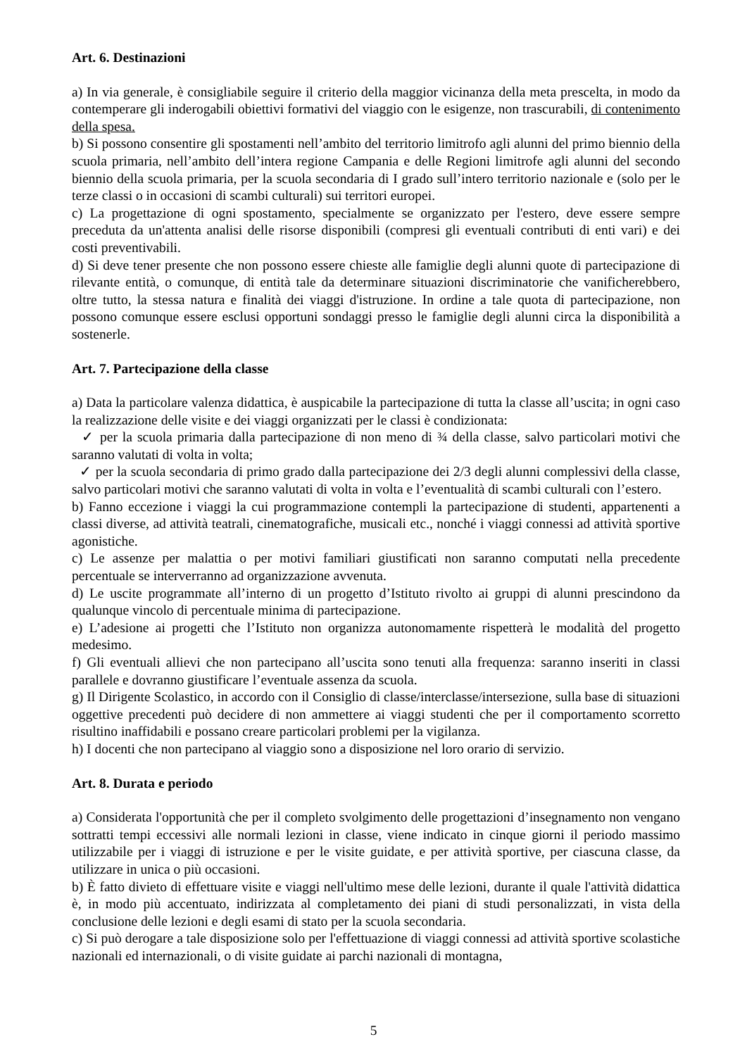Art. 6. Destinazioni
a) In via generale, è consigliabile seguire il criterio della maggior vicinanza della meta prescelta, in modo da contemperare gli inderogabili obiettivi formativi del viaggio con le esigenze, non trascurabili, di contenimento della spesa.
b) Si possono consentire gli spostamenti nell’ambito del territorio limitrofo agli alunni del primo biennio della scuola primaria, nell’ambito dell’intera regione Campania e delle Regioni limitrofe agli alunni del secondo biennio della scuola primaria, per la scuola secondaria di I grado sull’intero territorio nazionale e (solo per le terze classi o in occasioni di scambi culturali) sui territori europei.
c) La progettazione di ogni spostamento, specialmente se organizzato per l'estero, deve essere sempre preceduta da un'attenta analisi delle risorse disponibili (compresi gli eventuali contributi di enti vari) e dei costi preventivabili.
d) Si deve tener presente che non possono essere chieste alle famiglie degli alunni quote di partecipazione di rilevante entità, o comunque, di entità tale da determinare situazioni discriminatorie che vanificherebbero, oltre tutto, la stessa natura e finalità dei viaggi d'istruzione. In ordine a tale quota di partecipazione, non possono comunque essere esclusi opportuni sondaggi presso le famiglie degli alunni circa la disponibilità a sostenerle.
Art. 7. Partecipazione della classe
a) Data la particolare valenza didattica, è auspicabile la partecipazione di tutta la classe all’uscita; in ogni caso la realizzazione delle visite e dei viaggi organizzati per le classi è condizionata:
✓ per la scuola primaria dalla partecipazione di non meno di ¾ della classe, salvo particolari motivi che saranno valutati di volta in volta;
✓ per la scuola secondaria di primo grado dalla partecipazione dei 2/3 degli alunni complessivi della classe, salvo particolari motivi che saranno valutati di volta in volta e l’eventualità di scambi culturali con l’estero.
b) Fanno eccezione i viaggi la cui programmazione contempli la partecipazione di studenti, appartenenti a classi diverse, ad attività teatrali, cinematografiche, musicali etc., nonché i viaggi connessi ad attività sportive agonistiche.
c) Le assenze per malattia o per motivi familiari giustificati non saranno computati nella precedente percentuale se interverranno ad organizzazione avvenuta.
d) Le uscite programmate all’interno di un progetto d’Istituto rivolto ai gruppi di alunni prescindono da qualunque vincolo di percentuale minima di partecipazione.
e) L’adesione ai progetti che l’Istituto non organizza autonomamente rispetterà le modalità del progetto medesimo.
f) Gli eventuali allievi che non partecipano all’uscita sono tenuti alla frequenza: saranno inseriti in classi parallele e dovranno giustificare l’eventuale assenza da scuola.
g) Il Dirigente Scolastico, in accordo con il Consiglio di classe/interclasse/intersezione, sulla base di situazioni oggettive precedenti può decidere di non ammettere ai viaggi studenti che per il comportamento scorretto risultino inaffidabili e possano creare particolari problemi per la vigilanza.
h) I docenti che non partecipano al viaggio sono a disposizione nel loro orario di servizio.
Art. 8. Durata e periodo
a) Considerata l'opportunità che per il completo svolgimento delle progettazioni d’insegnamento non vengano sottratti tempi eccessivi alle normali lezioni in classe, viene indicato in cinque giorni il periodo massimo utilizzabile per i viaggi di istruzione e per le visite guidate, e per attività sportive, per ciascuna classe, da utilizzare in unica o più occasioni.
b) È fatto divieto di effettuare visite e viaggi nell'ultimo mese delle lezioni, durante il quale l'attività didattica è, in modo più accentuato, indirizzata al completamento dei piani di studi personalizzati, in vista della conclusione delle lezioni e degli esami di stato per la scuola secondaria.
c) Si può derogare a tale disposizione solo per l'effettuazione di viaggi connessi ad attività sportive scolastiche nazionali ed internazionali, o di visite guidate ai parchi nazionali di montagna,
5